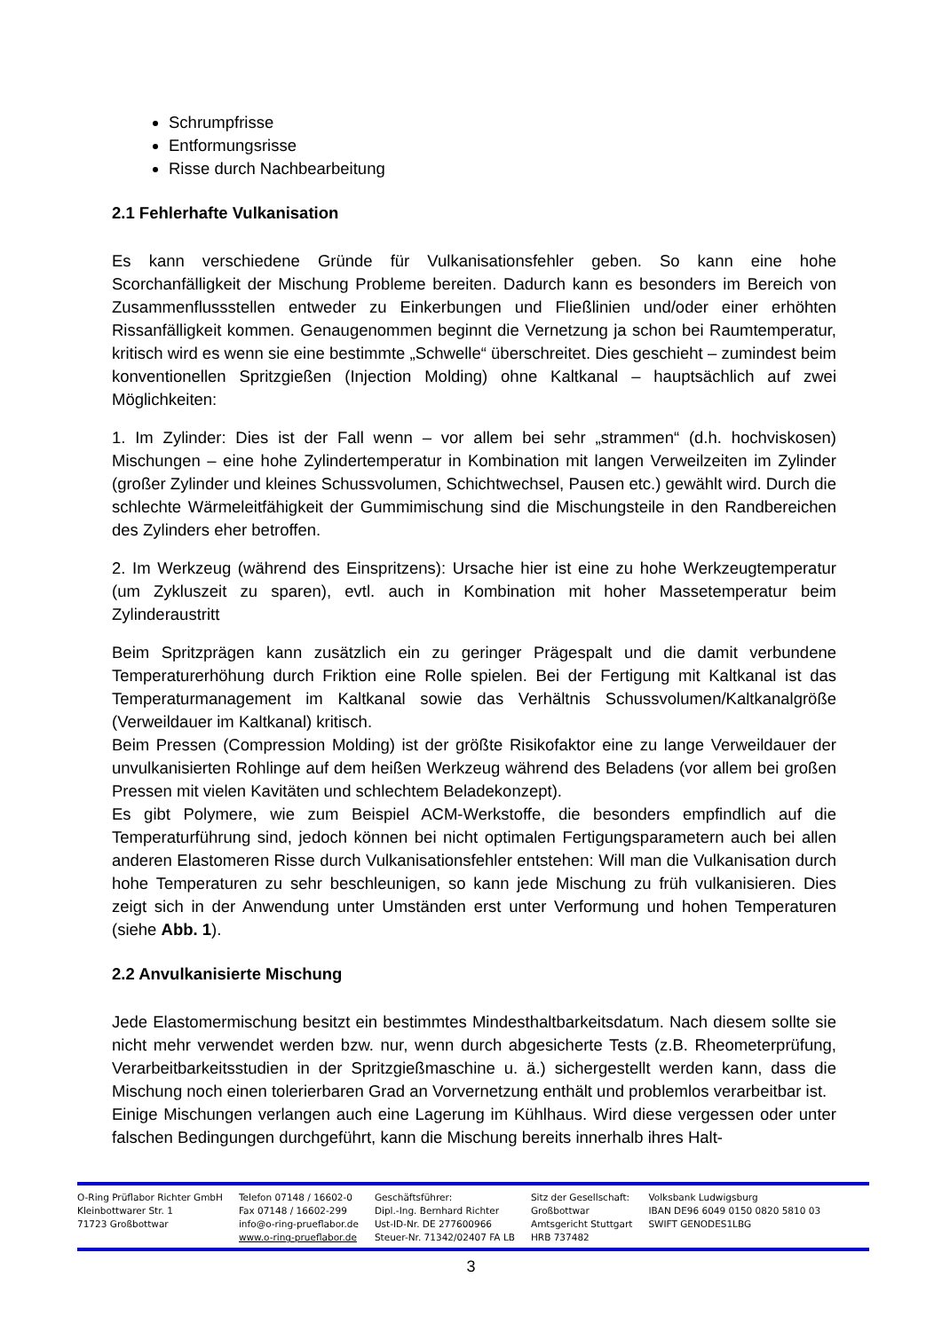Schrumpfrisse
Entformungsrisse
Risse durch Nachbearbeitung
2.1 Fehlerhafte Vulkanisation
Es kann verschiedene Gründe für Vulkanisationsfehler geben. So kann eine hohe Scorchanfälligkeit der Mischung Probleme bereiten. Dadurch kann es besonders im Bereich von Zusammenflussstellen entweder zu Einkerbungen und Fließlinien und/oder einer erhöhten Rissanfälligkeit kommen. Genaugenommen beginnt die Vernetzung ja schon bei Raumtemperatur, kritisch wird es wenn sie eine bestimmte „Schwelle“ überschreitet. Dies geschieht – zumindest beim konventionellen Spritzgießen (Injection Molding) ohne Kaltkanal – hauptsächlich auf zwei Möglichkeiten:
1. Im Zylinder: Dies ist der Fall wenn – vor allem bei sehr „strammen“ (d.h. hochviskosen) Mischungen – eine hohe Zylindertemperatur in Kombination mit langen Verweilzeiten im Zylinder (großer Zylinder und kleines Schussvolumen, Schichtwechsel, Pausen etc.) gewählt wird. Durch die schlechte Wärmeleitfähigkeit der Gummimischung sind die Mischungsteile in den Randbereichen des Zylinders eher betroffen.
2. Im Werkzeug (während des Einspritzens): Ursache hier ist eine zu hohe Werkzeugtemperatur (um Zykluszeit zu sparen), evtl. auch in Kombination mit hoher Massetemperatur beim Zylinderaustritt
Beim Spritzprägen kann zusätzlich ein zu geringer Prägespalt und die damit verbundene Temperaturerhöhung durch Friktion eine Rolle spielen. Bei der Fertigung mit Kaltkanal ist das Temperaturmanagement im Kaltkanal sowie das Verhältnis Schussvolumen/Kaltkanalgröße (Verweildauer im Kaltkanal) kritisch.
Beim Pressen (Compression Molding) ist der größte Risikofaktor eine zu lange Verweildauer der unvulkanisierten Rohlinge auf dem heißen Werkzeug während des Beladens (vor allem bei großen Pressen mit vielen Kavitäten und schlechtem Beladekonzept).
Es gibt Polymere, wie zum Beispiel ACM-Werkstoffe, die besonders empfindlich auf die Temperaturführung sind, jedoch können bei nicht optimalen Fertigungsparametern auch bei allen anderen Elastomeren Risse durch Vulkanisationsfehler entstehen: Will man die Vulkanisation durch hohe Temperaturen zu sehr beschleunigen, so kann jede Mischung zu früh vulkanisieren. Dies zeigt sich in der Anwendung unter Umständen erst unter Verformung und hohen Temperaturen (siehe Abb. 1).
2.2 Anvulkanisierte Mischung
Jede Elastomermischung besitzt ein bestimmtes Mindesthaltbarkeitsdatum. Nach diesem sollte sie nicht mehr verwendet werden bzw. nur, wenn durch abgesicherte Tests (z.B. Rheometerprüfung, Verarbeitbarkeitsstudien in der Spritzgießmaschine u. ä.) sichergestellt werden kann, dass die Mischung noch einen tolerierbaren Grad an Vorvernetzung enthält und problemlos verarbeitbar ist.
Einige Mischungen verlangen auch eine Lagerung im Kühlhaus. Wird diese vergessen oder unter falschen Bedingungen durchgeführt, kann die Mischung bereits innerhalb ihres Halt-
O-Ring Prüflabor Richter GmbH
Kleinbottwarer Str. 1
71723 Großbottwar
Telefon 07148 / 16602-0
Fax 07148 / 16602-299
info@o-ring-prueflabor.de
www.o-ring-prueflabor.de
Geschäftsführer:
Dipl.-Ing. Bernhard Richter
Ust-ID-Nr. DE 277600966
Steuer-Nr. 71342/02407 FA LB
Sitz der Gesellschaft:
Großbottwar
Amtsgericht Stuttgart
HRB 737482
Volksbank Ludwigsburg
IBAN DE96 6049 0150 0820 5810 03
SWIFT GENODES1LBG
3